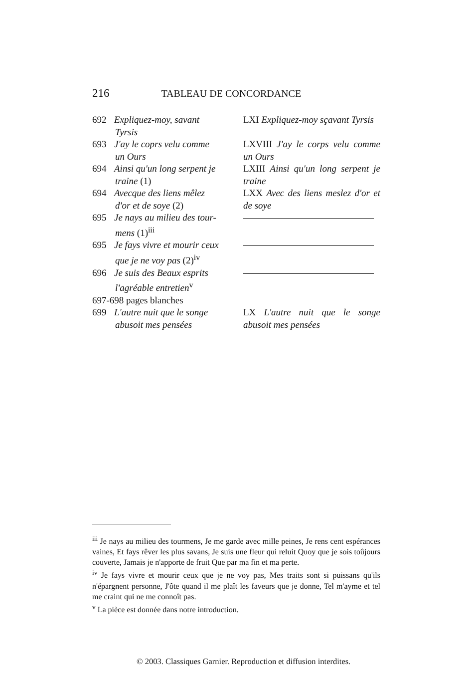216 TABLEAU DE CONCORDANCE
| 692 Expliquez-moy, savant Tyrsis | LXI Expliquez-moy sçavant Tyrsis |
| 693 J'ay le coprs velu comme un Ours | LXVIII J'ay le corps velu comme un Ours |
| 694 Ainsi qu'un long serpent je traine (1) | LXIII Ainsi qu'un long serpent je traine |
| 694 Avecque des liens mêlez d'or et de soye (2) | LXX Avec des liens meslez d'or et de soye |
| 695 Je nays au milieu des tour- mens (1)<sup>iii</sup> | |
| 695 Je fays vivre et mourir ceux que je ne voy pas (2)<sup>iv</sup> | |
| 696 Je suis des Beaux esprits l'agréable entretien<sup>v</sup> | |
| 697-698 pages blanches | |
| 699 L'autre nuit que le songe abusoit mes pensées | LX L'autre nuit que le songe abusoit mes pensées |
<sup>iii</sup> Je nays au milieu des tourmens, Je me garde avec mille peines, Je rens cent espérances vaines, Et fays rêver les plus savans, Je suis une fleur qui reluit Quoy que je sois toûjours couverte, Jamais je n'apporte de fruit Que par ma fin et ma perte.
<sup>iv</sup> Je fays vivre et mourir ceux que je ne voy pas, Mes traits sont si puissans qu'ils n'épargnent personne, J'ôte quand il me plaît les faveurs que je donne, Tel m'ayme et tel me craint qui ne me connoît pas.
<sup>v</sup> La pièce est donnée dans notre introduction.
© 2003. Classiques Garnier. Reproduction et diffusion interdites.